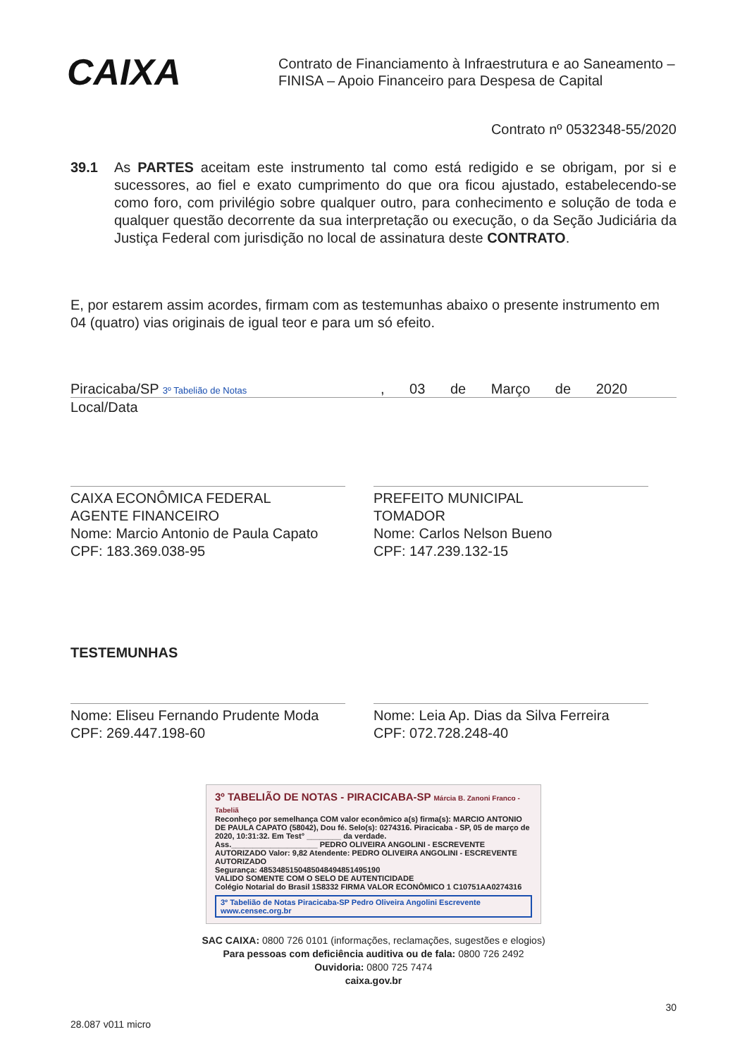CAIXA
Contrato de Financiamento à Infraestrutura e ao Saneamento –
FINISA – Apoio Financeiro para Despesa de Capital
Contrato nº 0532348-55/2020
39.1 As PARTES aceitam este instrumento tal como está redigido e se obrigam, por si e sucessores, ao fiel e exato cumprimento do que ora ficou ajustado, estabelecendo-se como foro, com privilégio sobre qualquer outro, para conhecimento e solução de toda e qualquer questão decorrente da sua interpretação ou execução, o da Seção Judiciária da Justiça Federal com jurisdição no local de assinatura deste CONTRATO.
E, por estarem assim acordes, firmam com as testemunhas abaixo o presente instrumento em 04 (quatro) vias originais de igual teor e para um só efeito.
Piracicaba/SP 3º Tabelião de Notas
, 03 de Março de 2020
Local/Data
CAIXA ECONÔMICA FEDERAL
AGENTE FINANCEIRO
Nome: Marcio Antonio de Paula Capato
CPF: 183.369.038-95
PREFEITO MUNICIPAL
TOMADOR
Nome: Carlos Nelson Bueno
CPF: 147.239.132-15
TESTEMUNHAS
Nome: Eliseu Fernando Prudente Moda
CPF: 269.447.198-60
Nome: Leia Ap. Dias da Silva Ferreira
CPF: 072.728.248-40
3º TABELIÃO DE NOTAS - PIRACICABA-SP Márcia B. Zanoni Franco - Tabeliã
Reconheço por semelhança COM valor econômico a(s) firma(s): MARCIO ANTONIO DE PAULA CAPATO (58042), Dou fé. Selo(s): 0274316. Piracicaba - SP, 05 de março de 2020, 10:31:32. Em Test° ________ da verdade.
Ass.____________________ PEDRO OLIVEIRA ANGOLINI - ESCREVENTE AUTORIZADO Valor: 9,82 Atendente: PEDRO OLIVEIRA ANGOLINI - ESCREVENTE AUTORIZADO
Segurança: 485348515048504849485149519​0
VALIDO SOMENTE COM O SELO DE AUTENTICIDADE
Colégio Notarial do Brasil 1S8332 FIRMA VALOR ECONÔMICO 1 C10751AA0274316
3º Tabelião de Notas Piracicaba-SP Pedro Oliveira Angolini Escrevente www.censec.org.br
SAC CAIXA: 0800 726 0101 (informações, reclamações, sugestões e elogios)
Para pessoas com deficiência auditiva ou de fala: 0800 726 2492
Ouvidoria: 0800 725 7474
caixa.gov.br
28.087 v011 micro 30